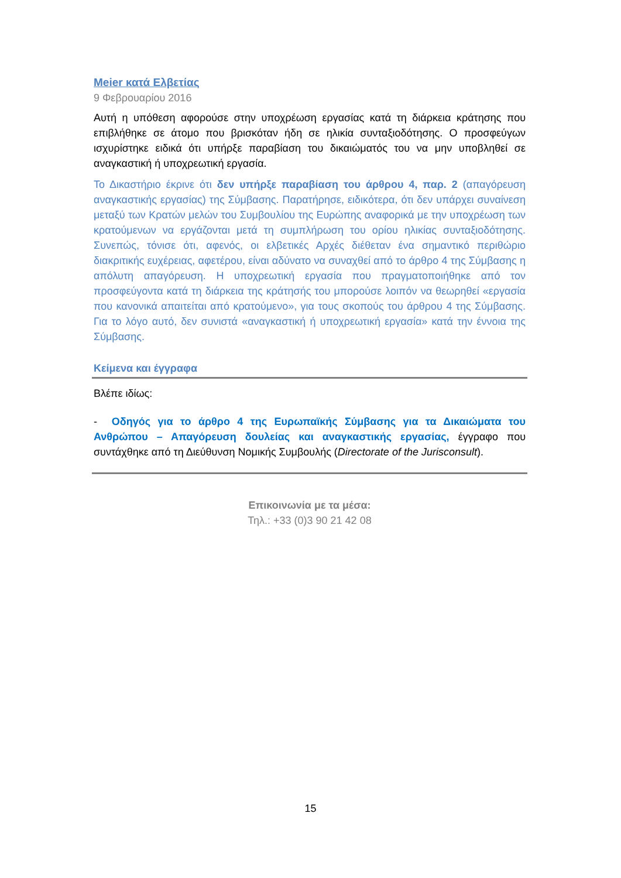Meier κατά Ελβετίας
9 Φεβρουαρίου 2016
Αυτή η υπόθεση αφορούσε στην υποχρέωση εργασίας κατά τη διάρκεια κράτησης που επιβλήθηκε σε άτομο που βρισκόταν ήδη σε ηλικία συνταξιοδότησης. Ο προσφεύγων ισχυρίστηκε ειδικά ότι υπήρξε παραβίαση του δικαιώματός του να μην υποβληθεί σε αναγκαστική ή υποχρεωτική εργασία.
Το Δικαστήριο έκρινε ότι δεν υπήρξε παραβίαση του άρθρου 4, παρ. 2 (απαγόρευση αναγκαστικής εργασίας) της Σύμβασης. Παρατήρησε, ειδικότερα, ότι δεν υπάρχει συναίνεση μεταξύ των Κρατών μελών του Συμβουλίου της Ευρώπης αναφορικά με την υποχρέωση των κρατούμενων να εργάζονται μετά τη συμπλήρωση του ορίου ηλικίας συνταξιοδότησης. Συνεπώς, τόνισε ότι, αφενός, οι ελβετικές Αρχές διέθεταν ένα σημαντικό περιθώριο διακριτικής ευχέρειας, αφετέρου, είναι αδύνατο να συναχθεί από το άρθρο 4 της Σύμβασης η απόλυτη απαγόρευση. Η υποχρεωτική εργασία που πραγματοποιήθηκε από τον προσφεύγοντα κατά τη διάρκεια της κράτησής του μπορούσε λοιπόν να θεωρηθεί «εργασία που κανονικά απαιτείται από κρατούμενο», για τους σκοπούς του άρθρου 4 της Σύμβασης. Για το λόγο αυτό, δεν συνιστά «αναγκαστική ή υποχρεωτική εργασία» κατά την έννοια της Σύμβασης.
Κείμενα και έγγραφα
Βλέπε ιδίως:
- Οδηγός για το άρθρο 4 της Ευρωπαϊκής Σύμβασης για τα Δικαιώματα του Ανθρώπου – Απαγόρευση δουλείας και αναγκαστικής εργασίας, έγγραφο που συντάχθηκε από τη Διεύθυνση Νομικής Συμβουλής (Directorate of the Jurisconsult).
Επικοινωνία με τα μέσα:
Τηλ.: +33 (0)3 90 21 42 08
15